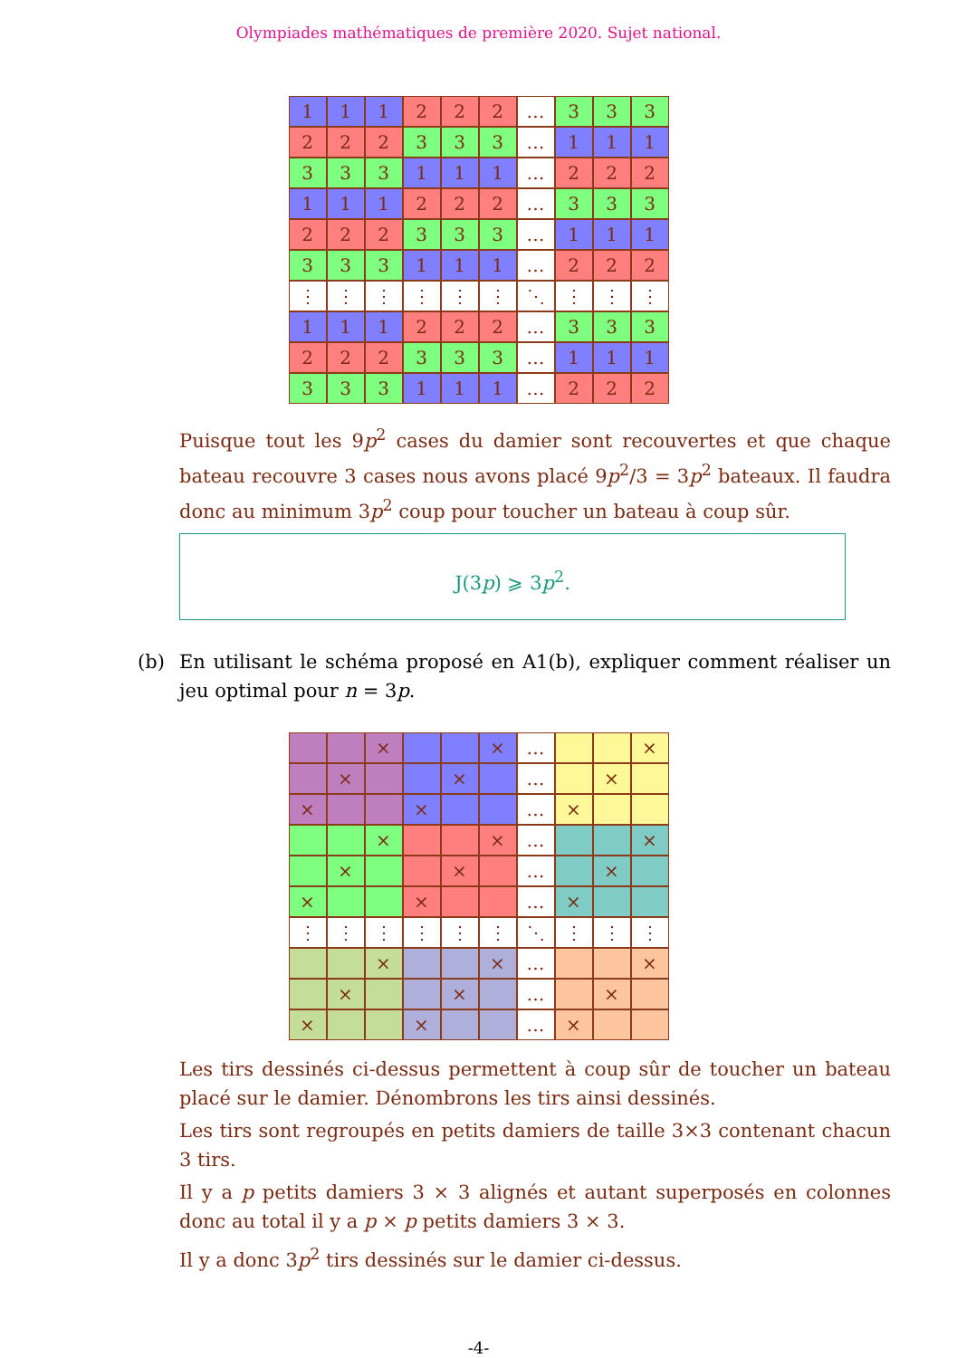Olympiades mathématiques de première 2020. Sujet national.
| 1 | 1 | 1 | 2 | 2 | 2 | … | 3 | 3 | 3 |
| 2 | 2 | 2 | 3 | 3 | 3 | … | 1 | 1 | 1 |
| 3 | 3 | 3 | 1 | 1 | 1 | … | 2 | 2 | 2 |
| 1 | 1 | 1 | 2 | 2 | 2 | … | 3 | 3 | 3 |
| 2 | 2 | 2 | 3 | 3 | 3 | … | 1 | 1 | 1 |
| 3 | 3 | 3 | 1 | 1 | 1 | … | 2 | 2 | 2 |
| ⋮ | ⋮ | ⋮ | ⋮ | ⋮ | ⋮ | ⋱ | ⋮ | ⋮ | ⋮ |
| 1 | 1 | 1 | 2 | 2 | 2 | … | 3 | 3 | 3 |
| 2 | 2 | 2 | 3 | 3 | 3 | … | 1 | 1 | 1 |
| 3 | 3 | 3 | 1 | 1 | 1 | … | 2 | 2 | 2 |
Puisque tout les 9p<sup>2</sup> cases du damier sont recouvertes et que chaque bateau recouvre 3 cases nous avons placé 9p<sup>2</sup>/3 = 3p<sup>2</sup> bateaux. Il faudra donc au minimum 3p<sup>2</sup> coup pour toucher un bateau à coup sûr.
J(3p) ⩾ 3p<sup>2</sup>.
(b) En utilisant le schéma proposé en A1(b), expliquer comment réaliser un jeu optimal pour n = 3p.
| | | × | | | × | … | | | × |
| | × | | | × | | … | | × | |
| × | | | × | | | … | × | | |
| | | × | | | × | … | | | × |
| | × | | | × | | … | | × | |
| × | | | × | | | … | × | | |
| ⋮ | ⋮ | ⋮ | ⋮ | ⋮ | ⋮ | ⋱ | ⋮ | ⋮ | ⋮ |
| | | × | | | × | … | | | × |
| | × | | | × | | … | | × | |
| × | | | × | | | … | × | | |
Les tirs dessinés ci-dessus permettent à coup sûr de toucher un bateau placé sur le damier. Dénombrons les tirs ainsi dessinés.
Les tirs sont regroupés en petits damiers de taille 3×3 contenant chacun 3 tirs.
Il y a p petits damiers 3 × 3 alignés et autant superposés en colonnes donc au total il y a p × p petits damiers 3 × 3.
Il y a donc 3p<sup>2</sup> tirs dessinés sur le damier ci-dessus.
-4-